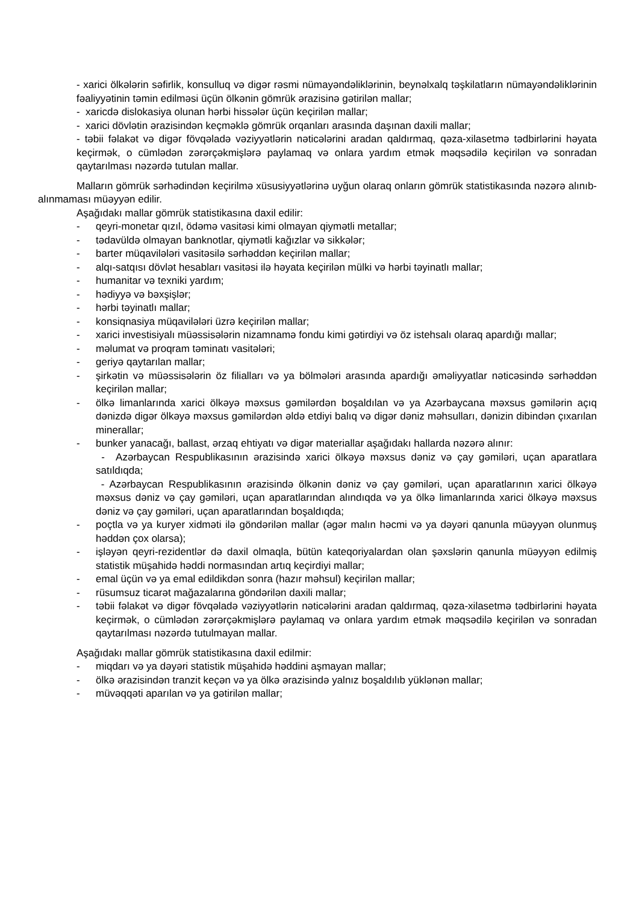- xarici ölkələrin səfirlik, konsulluq və digər rəsmi nümayəndəliklərinin, beynəlxalq təşkilatların nümayəndəliklərinin fəaliyyətinin təmin edilməsi üçün ölkənin gömrük ərazisinə gətirilən mallar;
- xaricdə dislokasiya olunan hərbi hissələr üçün keçirilən mallar;
- xarici dövlətin ərazisindən keçməklə gömrük orqanları arasında daşınan daxili mallar;
- təbii fəlakət və digər fövqəladə vəziyyətlərin nəticələrini aradan qaldırmaq, qəza-xilasetmə tədbirlərini həyata keçirmək, o cümlədən zərərçəkmişlərə paylamaq və onlara yardım etmək məqsədilə keçirilən və sonradan qaytarılması nəzərdə tutulan mallar.
Malların gömrük sərhədindən keçirilmə xüsusiyyətlərinə uyğun olaraq onların gömrük statistikasında nəzərə alınıb-alınmaması müəyyən edilir.
Aşağıdakı mallar gömrük statistikasına daxil edilir:
- qeyri-monetar qızıl, ödəmə vasitəsi kimi olmayan qiymətli metallar;
- tədavüldə olmayan banknotlar, qiymətli kağızlar və sikkələr;
- barter müqavilələri vasitəsilə sərhəddən keçirilən mallar;
- alqı-satqısı dövlət hesabları vasitəsi ilə həyata keçirilən mülki və hərbi təyinatlı mallar;
- humanitar və texniki yardım;
- hədiyyə və bəxşişlər;
- hərbi təyinatlı mallar;
- konsiqnasiya müqavilələri üzrə keçirilən mallar;
- xarici investisiyalı müəssisələrin nizamnamə fondu kimi gətirdiyi və öz istehsalı olaraq apardığı mallar;
- məlumat və proqram təminatı vasitələri;
- geriyə qaytarılan mallar;
- şirkətin və müəssisələrin öz filialları və ya bölmələri arasında apardığı əməliyyatlar nəticəsində sərhəddən keçirilən mallar;
- ölkə limanlarında xarici ölkəyə məxsus gəmilərdən boşaldılan və ya Azərbaycana məxsus gəmilərin açıq dənizdə digər ölkəyə məxsus gəmilərdən əldə etdiyi balıq və digər dəniz məhsulları, dənizin dibindən çıxarılan minerallar;
- bunker yanacağı, ballast, ərzaq ehtiyatı və digər materiallar aşağıdakı hallarda nəzərə alınır:
- Azərbaycan Respublikasının ərazisində xarici ölkəyə məxsus dəniz və çay gəmiləri, uçan aparatlara satıldıqda;
- Azərbaycan Respublikasının ərazisində ölkənin dəniz və çay gəmiləri, uçan aparatlarının xarici ölkəyə məxsus dəniz və çay gəmiləri, uçan aparatlarından alındıqda və ya ölkə limanlarında xarici ölkəyə məxsus dəniz və çay gəmiləri, uçan aparatlarından boşaldıqda;
- poçtla və ya kuryer xidməti ilə göndərilən mallar (əgər malın həcmi və ya dəyəri qanunla müəyyən olunmuş həddən çox olarsa);
- işləyən qeyri-rezidentlər də daxil olmaqla, bütün kateqoriyalardan olan şəxslərin qanunla müəyyən edilmiş statistik müşahidə həddi normasından artıq keçirdiyi mallar;
- emal üçün və ya emal edildikdən sonra (hazır məhsul) keçirilən mallar;
- rüsumsuz ticarət mağazalarına göndərilən daxili mallar;
- təbii fəlakət və digər fövqəladə vəziyyətlərin nəticələrini aradan qaldırmaq, qəza-xilasetmə tədbirlərini həyata keçirmək, o cümlədən zərərçəkmişlərə paylamaq və onlara yardım etmək məqsədilə keçirilən və sonradan qaytarılması nəzərdə tutulmayan mallar.
Aşağıdakı mallar gömrük statistikasına daxil edilmir:
- miqdarı və ya dəyəri statistik müşahidə həddini aşmayan mallar;
- ölkə ərazisindən tranzit keçən və ya ölkə ərazisində yalnız boşaldılıb yüklənən mallar;
- müvəqqəti aparılan və ya gətirilən mallar;